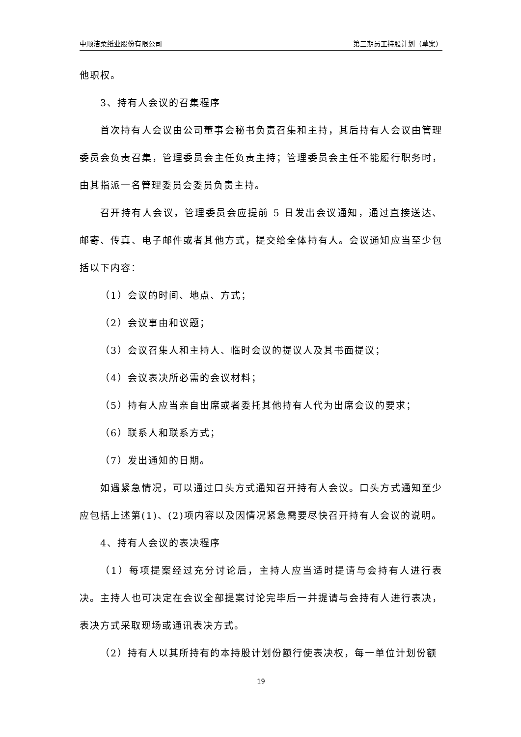中顺洁柔纸业股份有限公司 第三期员工持股计划（草案）
他职权。
3、持有人会议的召集程序
首次持有人会议由公司董事会秘书负责召集和主持，其后持有人会议由管理委员会负责召集，管理委员会主任负责主持；管理委员会主任不能履行职务时，由其指派一名管理委员会委员负责主持。
召开持有人会议，管理委员会应提前 5 日发出会议通知，通过直接送达、邮寄、传真、电子邮件或者其他方式，提交给全体持有人。会议通知应当至少包括以下内容：
（1）会议的时间、地点、方式；
（2）会议事由和议题；
（3）会议召集人和主持人、临时会议的提议人及其书面提议；
（4）会议表决所必需的会议材料；
（5）持有人应当亲自出席或者委托其他持有人代为出席会议的要求；
（6）联系人和联系方式；
（7）发出通知的日期。
如遇紧急情况，可以通过口头方式通知召开持有人会议。口头方式通知至少应包括上述第(1)、(2)项内容以及因情况紧急需要尽快召开持有人会议的说明。
4、持有人会议的表决程序
（1）每项提案经过充分讨论后，主持人应当适时提请与会持有人进行表决。主持人也可决定在会议全部提案讨论完毕后一并提请与会持有人进行表决，表决方式采取现场或通讯表决方式。
（2）持有人以其所持有的本持股计划份额行使表决权，每一单位计划份额
19